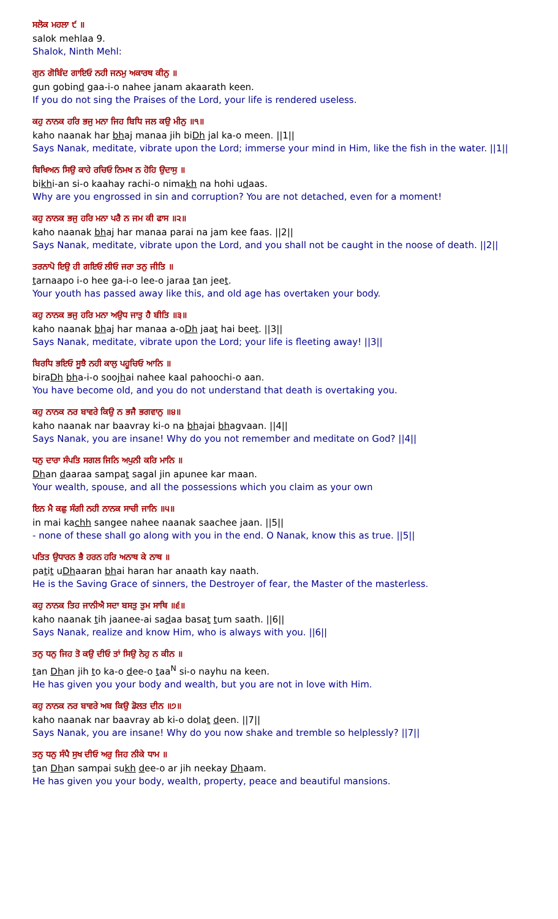ਸਲੋਕ ਮਹਲਾ ੯ ॥
salok mehlaa 9.
Shalok, Ninth Mehl:
ਗੁਨ ਗੋਬਿੰਦ ਗਾਇਓ ਨਹੀ ਜਨਮੁ ਅਕਾਰਥ ਕੀਨੁ ॥
gun gobind gaa-i-o nahee janam akaarath keen.
If you do not sing the Praises of the Lord, your life is rendered useless.
ਕਹੁ ਨਾਨਕ ਹਰਿ ਭਜੁ ਮਨਾ ਜਿਹ ਬਿਧਿ ਜਲ ਕਉ ਮੀਨੁ ॥੧॥
kaho naanak har bhaj manaa jih biDh jal ka-o meen. ||1||
Says Nanak, meditate, vibrate upon the Lord; immerse your mind in Him, like the fish in the water. ||1||
ਬਿਖਿਅਨ ਸਿਉ ਕਾਹੇ ਰਚਿਓ ਨਿਮਖ ਨ ਹੋਹਿ ਉਦਾਸੁ ॥
bikhi-an si-o kaahay rachi-o nimakh na hohi udaas.
Why are you engrossed in sin and corruption? You are not detached, even for a moment!
ਕਹੁ ਨਾਨਕ ਭਜੁ ਹਰਿ ਮਨਾ ਪਰੈ ਨ ਜਮ ਕੀ ਫਾਸ ॥੨॥
kaho naanak bhaj har manaa parai na jam kee faas. ||2||
Says Nanak, meditate, vibrate upon the Lord, and you shall not be caught in the noose of death. ||2||
ਤਰਨਾਪੋ ਇਉ ਹੀ ਗਇਓ ਲੀਓ ਜਰਾ ਤਨੁ ਜੀਤਿ ॥
tarnaapo i-o hee ga-i-o lee-o jaraa tan jeet.
Your youth has passed away like this, and old age has overtaken your body.
ਕਹੁ ਨਾਨਕ ਭਜੁ ਹਰਿ ਮਨਾ ਅਉਧ ਜਾਤੁ ਹੈ ਬੀਤਿ ॥੩॥
kaho naanak bhaj har manaa a-oDh jaat hai beet. ||3||
Says Nanak, meditate, vibrate upon the Lord; your life is fleeting away! ||3||
ਬਿਰਧਿ ਭਇਓ ਸੂਝੈ ਨਹੀ ਕਾਲੁ ਪਹੂਚਿਓ ਆਨਿ ॥
biraDh bha-i-o soojhai nahee kaal pahoochi-o aan.
You have become old, and you do not understand that death is overtaking you.
ਕਹੁ ਨਾਨਕ ਨਰ ਬਾਵਰੇ ਕਿਉ ਨ ਭਜੈ ਭਗਵਾਨੁ ॥੪॥
kaho naanak nar baavray ki-o na bhajai bhagvaan. ||4||
Says Nanak, you are insane! Why do you not remember and meditate on God? ||4||
ਧਨੁ ਦਾਰਾ ਸੰਪਤਿ ਸਗਲ ਜਿਨਿ ਅਪੁਨੀ ਕਰਿ ਮਾਨਿ ॥
Dhan daaraa sampat sagal jin apunee kar maan.
Your wealth, spouse, and all the possessions which you claim as your own
ਇਨ ਮੈ ਕਛੁ ਸੰਗੀ ਨਹੀ ਨਾਨਕ ਸਾਚੀ ਜਾਨਿ ॥੫॥
in mai kachh sangee nahee naanak saachee jaan. ||5||
- none of these shall go along with you in the end. O Nanak, know this as true. ||5||
ਪਤਿਤ ਉਧਾਰਨ ਭੈ ਹਰਨ ਹਰਿ ਅਨਾਥ ਕੇ ਨਾਥ ॥
patit uDhaaran bhai haran har anaath kay naath.
He is the Saving Grace of sinners, the Destroyer of fear, the Master of the masterless.
ਕਹੁ ਨਾਨਕ ਤਿਹ ਜਾਨੀਐ ਸਦਾ ਬਸਤੁ ਤੁਮ ਸਾਥਿ ॥੬॥
kaho naanak tih jaanee-ai sadaa basat tum saath. ||6||
Says Nanak, realize and know Him, who is always with you. ||6||
ਤਨੁ ਧਨੁ ਜਿਹ ਤੋ ਕਉ ਦੀਓ ਤਾਂ ਸਿਉ ਨੇਹੁ ਨ ਕੀਨ ॥
tan Dhan jih to ka-o dee-o taa<sup>N</sup> si-o nayhu na keen.
He has given you your body and wealth, but you are not in love with Him.
ਕਹੁ ਨਾਨਕ ਨਰ ਬਾਵਰੇ ਅਬ ਕਿਉ ਡੋਲਤ ਦੀਨ ॥੭॥
kaho naanak nar baavray ab ki-o dolat deen. ||7||
Says Nanak, you are insane! Why do you now shake and tremble so helplessly? ||7||
ਤਨੁ ਧਨੁ ਸੰਪੈ ਸੁਖ ਦੀਓ ਅਰੁ ਜਿਹ ਨੀਕੇ ਧਾਮ ॥
tan Dhan sampai sukh dee-o ar jih neekay Dhaam.
He has given you your body, wealth, property, peace and beautiful mansions.